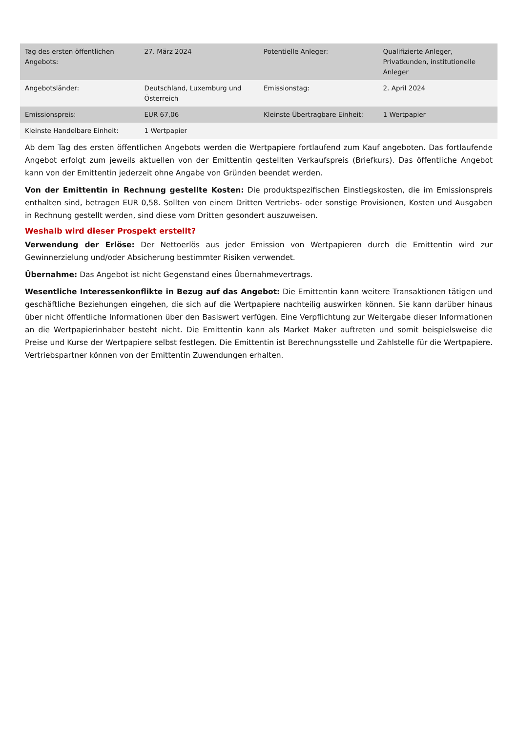| Tag des ersten öffentlichen Angebots: | 27. März 2024 | Potentielle Anleger: | Qualifizierte Anleger, Privatkunden, institutionelle Anleger |
| Angebotsländer: | Deutschland, Luxemburg und Österreich | Emissionstag: | 2. April 2024 |
| Emissionspreis: | EUR 67,06 | Kleinste Übertragbare Einheit: | 1 Wertpapier |
| Kleinste Handelbare Einheit: | 1 Wertpapier | | |
Ab dem Tag des ersten öffentlichen Angebots werden die Wertpapiere fortlaufend zum Kauf angeboten. Das fortlaufende Angebot erfolgt zum jeweils aktuellen von der Emittentin gestellten Verkaufspreis (Briefkurs). Das öffentliche Angebot kann von der Emittentin jederzeit ohne Angabe von Gründen beendet werden.
Von der Emittentin in Rechnung gestellte Kosten: Die produktspezifischen Einstiegskosten, die im Emissionspreis enthalten sind, betragen EUR 0,58. Sollten von einem Dritten Vertriebs- oder sonstige Provisionen, Kosten und Ausgaben in Rechnung gestellt werden, sind diese vom Dritten gesondert auszuweisen.
Weshalb wird dieser Prospekt erstellt?
Verwendung der Erlöse: Der Nettoerlös aus jeder Emission von Wertpapieren durch die Emittentin wird zur Gewinnerzielung und/oder Absicherung bestimmter Risiken verwendet.
Übernahme: Das Angebot ist nicht Gegenstand eines Übernahmevertrags.
Wesentliche Interessenkonflikte in Bezug auf das Angebot: Die Emittentin kann weitere Transaktionen tätigen und geschäftliche Beziehungen eingehen, die sich auf die Wertpapiere nachteilig auswirken können. Sie kann darüber hinaus über nicht öffentliche Informationen über den Basiswert verfügen. Eine Verpflichtung zur Weitergabe dieser Informationen an die Wertpapierinhaber besteht nicht. Die Emittentin kann als Market Maker auftreten und somit beispielsweise die Preise und Kurse der Wertpapiere selbst festlegen. Die Emittentin ist Berechnungsstelle und Zahlstelle für die Wertpapiere. Vertriebspartner können von der Emittentin Zuwendungen erhalten.